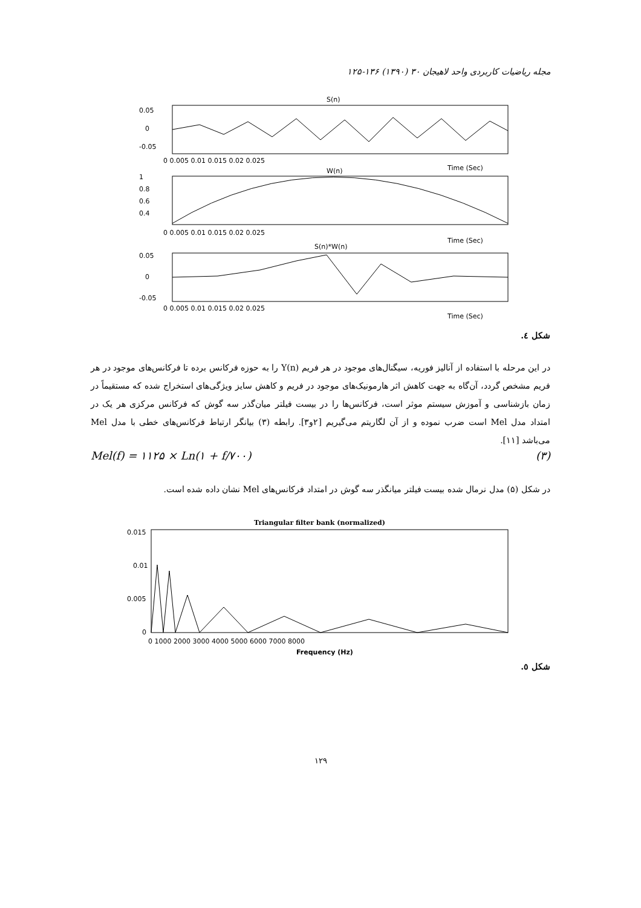مجله ریاضیات کاربردی واحد لاهیجان ۳۰ (۱۳۹۰) ۱۳۶-۱۲۵
S(n)
0.05
0
-0.05
0 0.005 0.01 0.015 0.02 0.025
Time (Sec)
W(n)
1
0.8
0.6
0.4
0 0.005 0.01 0.015 0.02 0.025
Time (Sec)
S(n)*W(n)
0.05
0
-0.05
0 0.005 0.01 0.015 0.02 0.025
Time (Sec)
شکل ٤.
در این مرحله با استفاده از آنالیز فوریه، سیگنال‌های موجود در هر فریم Y(n) را به حوزه فرکانس برده تا فرکانس‌های موجود در هر فریم مشخص گردد، آن‌گاه به جهت کاهش اثر هارمونیک‌های موجود در فریم و کاهش سایز ویژگی‌های استخراج شده که مستقیماً در زمان بازشناسی و آموزش سیستم موثر است، فرکانس‌ها را در بیست فیلتر میان‌گذر سه گوش که فرکانس مرکزی هر یک در امتداد مدل Mel است ضرب نموده و از آن لگاریتم می‌گیریم [۲و۳]. رابطه (۳) بیانگر ارتباط فرکانس‌های خطی با مدل Mel می‌باشد [۱۱].
Mel(f) = ۱۱۲۵ × Ln(۱ + f/۷۰۰) (۳)
در شکل (۵) مدل نرمال شده بیست فیلتر میانگذر سه گوش در امتداد فرکانس‌های Mel نشان داده شده است.
Triangular filter bank (normalized)
0.015
0.01
0.005
0
0 1000 2000 3000 4000 5000 6000 7000 8000
Frequency (Hz)
شکل ٥.
۱۲۹